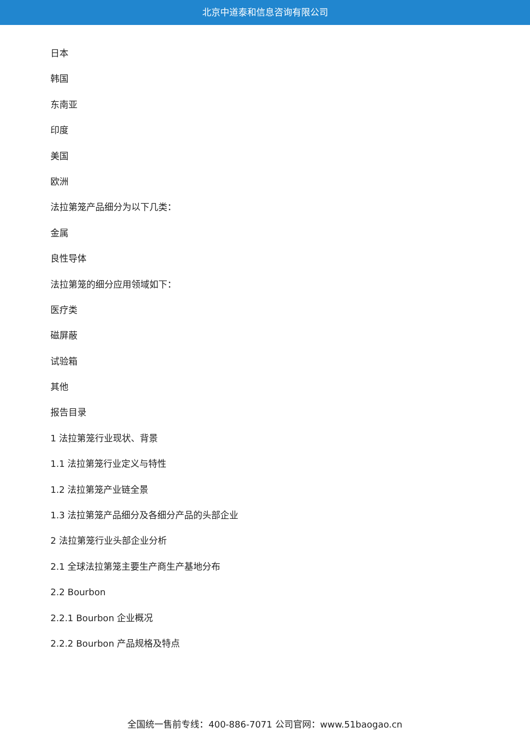北京中道泰和信息咨询有限公司
日本
韩国
东南亚
印度
美国
欧洲
法拉第笼产品细分为以下几类：
金属
良性导体
法拉第笼的细分应用领域如下：
医疗类
磁屏蔽
试验箱
其他
报告目录
1 法拉第笼行业现状、背景
1.1 法拉第笼行业定义与特性
1.2 法拉第笼产业链全景
1.3 法拉第笼产品细分及各细分产品的头部企业
2 法拉第笼行业头部企业分析
2.1 全球法拉第笼主要生产商生产基地分布
2.2 Bourbon
2.2.1 Bourbon 企业概况
2.2.2 Bourbon 产品规格及特点
全国统一售前专线：400-886-7071 公司官网：www.51baogao.cn